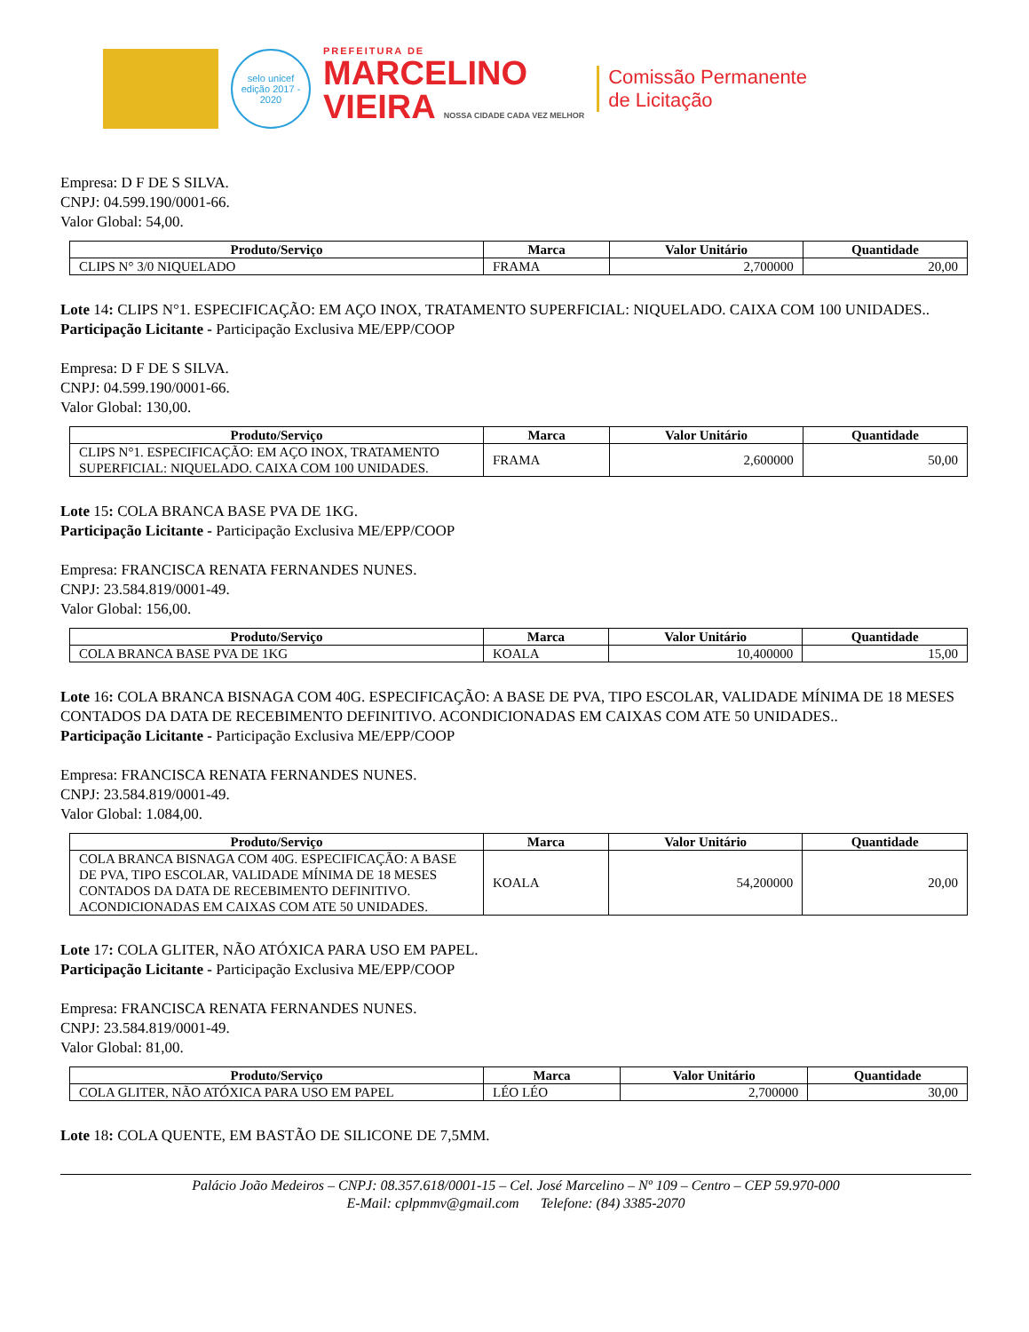selo unicef
edição 2017 - 2020
PREFEITURA DE
MARCELINO
VIEIRA NOSSA CIDADE CADA VEZ MELHOR
Comissão Permanente
de Licitação
Empresa: D F DE S SILVA.
CNPJ: 04.599.190/0001-66.
Valor Global: 54,00.
| Produto/Serviço | Marca | Valor Unitário | Quantidade |
| --- | --- | --- | --- |
| CLIPS N° 3/0 NIQUELADO | FRAMA | 2,700000 | 20,00 |
Lote 14: CLIPS N°1. ESPECIFICAÇÃO: EM AÇO INOX, TRATAMENTO SUPERFICIAL: NIQUELADO. CAIXA COM 100 UNIDADES..
Participação Licitante - Participação Exclusiva ME/EPP/COOP
Empresa: D F DE S SILVA.
CNPJ: 04.599.190/0001-66.
Valor Global: 130,00.
| Produto/Serviço | Marca | Valor Unitário | Quantidade |
| --- | --- | --- | --- |
| CLIPS N°1. ESPECIFICAÇÃO: EM AÇO INOX, TRATAMENTO SUPERFICIAL: NIQUELADO. CAIXA COM 100 UNIDADES. | FRAMA | 2,600000 | 50,00 |
Lote 15: COLA BRANCA BASE PVA DE 1KG.
Participação Licitante - Participação Exclusiva ME/EPP/COOP
Empresa: FRANCISCA RENATA FERNANDES NUNES.
CNPJ: 23.584.819/0001-49.
Valor Global: 156,00.
| Produto/Serviço | Marca | Valor Unitário | Quantidade |
| --- | --- | --- | --- |
| COLA BRANCA BASE PVA DE 1KG | KOALA | 10,400000 | 15,00 |
Lote 16: COLA BRANCA BISNAGA COM 40G. ESPECIFICAÇÃO: A BASE DE PVA, TIPO ESCOLAR, VALIDADE MÍNIMA DE 18 MESES CONTADOS DA DATA DE RECEBIMENTO DEFINITIVO. ACONDICIONADAS EM CAIXAS COM ATE 50 UNIDADES..
Participação Licitante - Participação Exclusiva ME/EPP/COOP
Empresa: FRANCISCA RENATA FERNANDES NUNES.
CNPJ: 23.584.819/0001-49.
Valor Global: 1.084,00.
| Produto/Serviço | Marca | Valor Unitário | Quantidade |
| --- | --- | --- | --- |
| COLA BRANCA BISNAGA COM 40G. ESPECIFICAÇÃO: A BASE DE PVA, TIPO ESCOLAR, VALIDADE MÍNIMA DE 18 MESES CONTADOS DA DATA DE RECEBIMENTO DEFINITIVO. ACONDICIONADAS EM CAIXAS COM ATE 50 UNIDADES. | KOALA | 54,200000 | 20,00 |
Lote 17: COLA GLITER, NÃO ATÓXICA PARA USO EM PAPEL.
Participação Licitante - Participação Exclusiva ME/EPP/COOP
Empresa: FRANCISCA RENATA FERNANDES NUNES.
CNPJ: 23.584.819/0001-49.
Valor Global: 81,00.
| Produto/Serviço | Marca | Valor Unitário | Quantidade |
| --- | --- | --- | --- |
| COLA GLITER, NÃO ATÓXICA PARA USO EM PAPEL | LÉO LÉO | 2,700000 | 30,00 |
Lote 18: COLA QUENTE, EM BASTÃO DE SILICONE DE 7,5MM.
Palácio João Medeiros – CNPJ: 08.357.618/0001-15 – Cel. José Marcelino – Nº 109 – Centro – CEP 59.970-000
E-Mail: cplpmmv@gmail.com Telefone: (84) 3385-2070